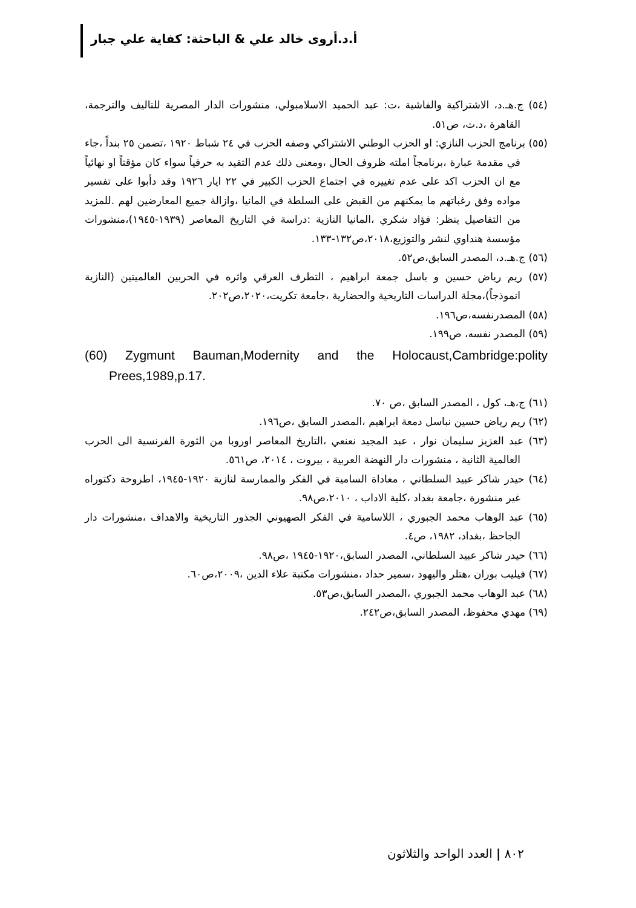أ.د.أروى خالد علي & الباحثة: كفاية علي جبار
(٥٤) ج.هـ.د، الاشتراكية والفاشية ،ت: عبد الحميد الاسلامبولي، منشورات الدار المصرية للتاليف والترجمة، القاهرة ،د.ت، ص٥١.
(٥٥) برنامج الحزب النازي: او الحزب الوطني الاشتراكي وصفه الحزب في ٢٤ شباط ١٩٢٠ ،تضمن ٢٥ بنداً ،جاء في مقدمة عبارة ،برنامجاً املته ظروف الحال ،ومعنى ذلك عدم التقيد به حرفياً سواء كان مؤقتاً او نهائياً مع ان الحزب اكد على عدم تغييره في اجتماع الحزب الكبير في ٢٢ ايار ١٩٢٦ وقد دأبوا على تفسير مواده وفق رغباتهم ما يمكنهم من القبض على السلطة في المانيا ،وازالة جميع المعارضين لهم .للمزيد من التفاصيل ينظر: فؤاد شكري ،المانيا النازية :دراسة في التاريخ المعاصر (١٩٣٩-١٩٤٥)،منشورات مؤسسة هنداوي لنشر والتوزيع،٢٠١٨،ص١٣٢-١٣٣.
(٥٦) ج.هـ.د، المصدر السابق،ص٥٢.
(٥٧) ريم رياض حسين و باسل جمعة ابراهيم ، التطرف العرقي واثره في الحربين العالميتين (النازية انموذجاً)،مجلة الدراسات التاريخية والحضارية ،جامعة تكريت،٢٠٢٠،ص٢٠٢.
(٥٨) المصدرنفسه،ص١٩٦.
(٥٩) المصدر نفسه، ص١٩٩.
(60) Zygmunt Bauman,Modernity and the Holocaust,Cambridge:polity Prees,1989,p.17.
(٦١) ج،هـ، كول ، المصدر السابق ،ص ٧٠.
(٦٢) ريم رياض حسين نباسل دمعة ابراهيم ،المصدر السابق ،ص١٩٦.
(٦٣) عبد العزيز سليمان نوار ، عبد المجيد نعنعي ،التاريخ المعاصر اوروبا من الثورة الفرنسية الى الحرب العالمية الثانية ، منشورات دار النهضة العربية ، بيروت ، ٢٠١٤، ص٥٦١.
(٦٤) حيدر شاكر عبيد السلطاني ، معاداة السامية في الفكر والممارسة لنازية ١٩٢٠-١٩٤٥، اطروحة دكتوراه غير منشورة ،جامعة بغداد ،كلية الاداب ، ٢٠١٠،ص٩٨.
(٦٥) عبد الوهاب محمد الجبوري ، اللاسامية في الفكر الصهيوني الجذور التاريخية والاهداف ،منشورات دار الجاحظ ،بغداد، ١٩٨٢، ص٤.
(٦٦) حيدر شاكر عبيد السلطاني، المصدر السابق،١٩٢٠-١٩٤٥ ،ص٩٨.
(٦٧) فيليب بوران ،هتلر واليهود ،سمير حداد ،منشورات مكتبة علاء الدين ،٢٠٠٩،ص٦٠.
(٦٨) عبد الوهاب محمد الجبوري ،المصدر السابق،ص٥٣.
(٦٩) مهدي محفوظ، المصدر السابق،ص٢٤٢.
٨٠٢ | العدد الواحد والثلاثون